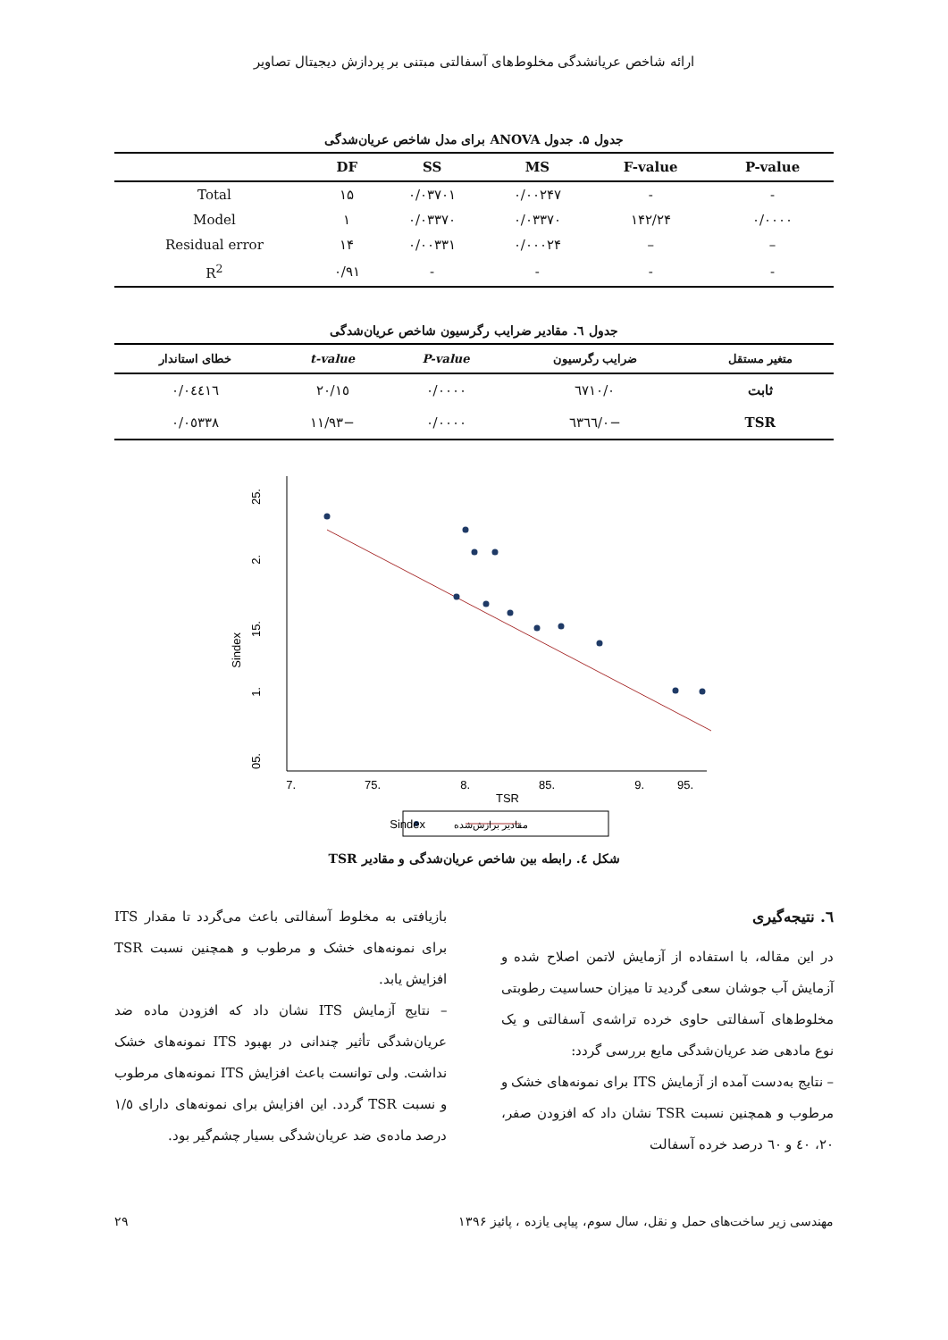ارائه شاخص عریانشدگی مخلوط‌های آسفالتی مبتنی بر پردازش دیجیتال تصاویر
جدول ۵. جدول ANOVA برای مدل شاخص عریان‌شدگی
| | DF | SS | MS | F-value | P-value |
| --- | --- | --- | --- | --- | --- |
| Total | ۱۵ | ۰/۰۳۷۰۱ | ۰/۰۰۲۴۷ | - | - |
| Model | ۱ | ۰/۰۳۳۷۰ | ۰/۰۳۳۷۰ | ۱۴۲/۲۴ | ۰/۰۰۰۰ |
| Residual error | ۱۴ | ۰/۰۰۳۳۱ | ۰/۰۰۰۲۴ | – | – |
| R<sup>2</sup> | ۰/۹۱ | - | - | - | - |
جدول ٦. مقادیر ضرایب رگرسیون شاخص عریان‌شدگی
| متغیر مستقل | ضرایب رگرسیون | P-value | t-value | خطای استاندار |
| --- | --- | --- | --- | --- |
| ثابت | ۰/٦۷۱۰ | ۰/۰۰۰۰ | ۱٥/۲۰ | ۰/۰٤٤۱٦ |
| TSR | −۰/٦۳٦٦ | ۰/۰۰۰۰ | −۱۱/۹۳ | ۰/۰٥۳۳۸ |
.25
.2
.15
.1
.05
Sindex
.7
.75
.8
.85
.9
.95
TSR
Sindex
مقادیر برازش‌شده
شکل ٤. رابطه بین شاخص عریان‌شدگی و مقادیر TSR
٦. نتیجه‌گیری
در این مقاله، با استفاده از آزمایش لاتمن اصلاح شده و آزمایش آب جوشان سعی گردید تا میزان حساسیت رطوبتی مخلوط‌های آسفالتی حاوی خرده تراشه‌ی آسفالتی و یک نوع مادهی ضد عریان‌شدگی مایع بررسی گردد:
– نتایج به‌دست آمده از آزمایش ITS برای نمونه‌های خشک و مرطوب و همچنین نسبت TSR نشان داد که افزودن صفر، ۲۰، ٤۰ و ٦۰ درصد خرده آسفالت
بازیافتی به مخلوط آسفالتی باعث می‌گردد تا مقدار ITS برای نمونه‌های خشک و مرطوب و همچنین نسبت TSR افزایش یابد.
– نتایج آزمایش ITS نشان داد که افزودن ماده ضد عریان‌شدگی تأثیر چندانی در بهبود ITS نمونه‌های خشک نداشت. ولی توانست باعث افزایش ITS نمونه‌های مرطوب و نسبت TSR گردد. این افزایش برای نمونه‌های دارای ۱/٥ درصد ماده‌ی ضد عریان‌شدگی بسیار چشم‌گیر بود.
مهندسی زیر ساخت‌های حمل و نقل، سال سوم، پیاپی یازده ، پائیز ۱۳۹۶ ۲۹